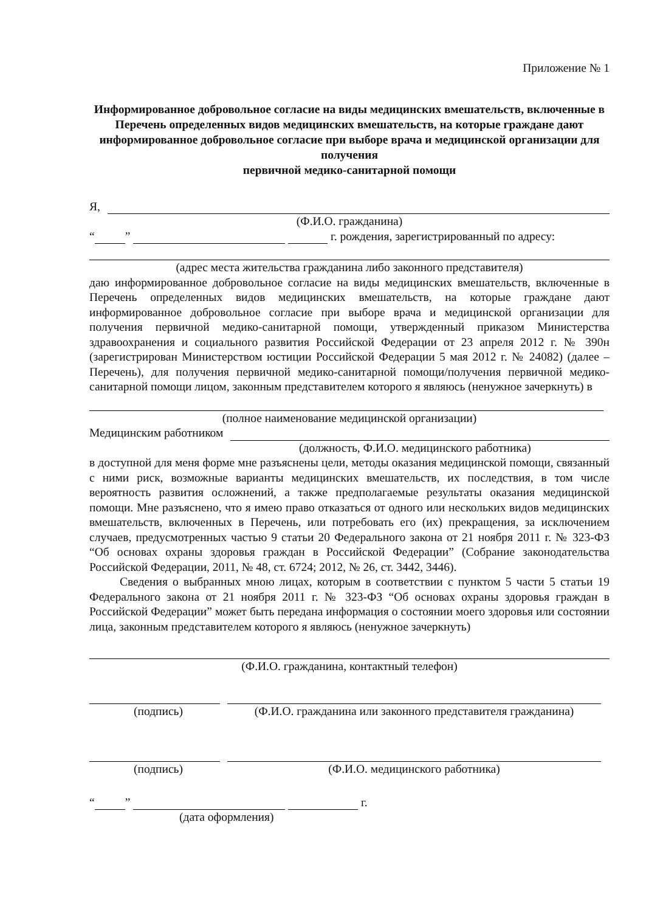Приложение № 1
Информированное добровольное согласие на виды медицинских вмешательств, включенные в Перечень определенных видов медицинских вмешательств, на которые граждане дают информированное добровольное согласие при выборе врача и медицинской организации для получения
первичной медико-санитарной помощи
Я,
(Ф.И.О. гражданина)
“ ” г. рождения, зарегистрированный по адресу:
(адрес места жительства гражданина либо законного представителя)
даю информированное добровольное согласие на виды медицинских вмешательств, включенные в Перечень определенных видов медицинских вмешательств, на которые граждане дают информированное добровольное согласие при выборе врача и медицинской организации для получения первичной медико-санитарной помощи, утвержденный приказом Министерства здравоохранения и социального развития Российской Федерации от 23 апреля 2012 г. № 390н (зарегистрирован Министерством юстиции Российской Федерации 5 мая 2012 г. № 24082) (далее – Перечень), для получения первичной медико-санитарной помощи/получения первичной медико-санитарной помощи лицом, законным представителем которого я являюсь (ненужное зачеркнуть) в
(полное наименование медицинской организации)
Медицинским работником
(должность, Ф.И.О. медицинского работника)
в доступной для меня форме мне разъяснены цели, методы оказания медицинской помощи, связанный с ними риск, возможные варианты медицинских вмешательств, их последствия, в том числе вероятность развития осложнений, а также предполагаемые результаты оказания медицинской помощи. Мне разъяснено, что я имею право отказаться от одного или нескольких видов медицинских вмешательств, включенных в Перечень, или потребовать его (их) прекращения, за исключением случаев, предусмотренных частью 9 статьи 20 Федерального закона от 21 ноября 2011 г. № 323-ФЗ “Об основах охраны здоровья граждан в Российской Федерации” (Собрание законодательства Российской Федерации, 2011, № 48, ст. 6724; 2012, № 26, ст. 3442, 3446).
Сведения о выбранных мною лицах, которым в соответствии с пунктом 5 части 5 статьи 19 Федерального закона от 21 ноября 2011 г. № 323-ФЗ “Об основах охраны здоровья граждан в Российской Федерации” может быть передана информация о состоянии моего здоровья или состоянии лица, законным представителем которого я являюсь (ненужное зачеркнуть)
(Ф.И.О. гражданина, контактный телефон)
(подпись) (Ф.И.О. гражданина или законного представителя гражданина)
(подпись) (Ф.И.О. медицинского работника)
“ ” г.
(дата оформления)